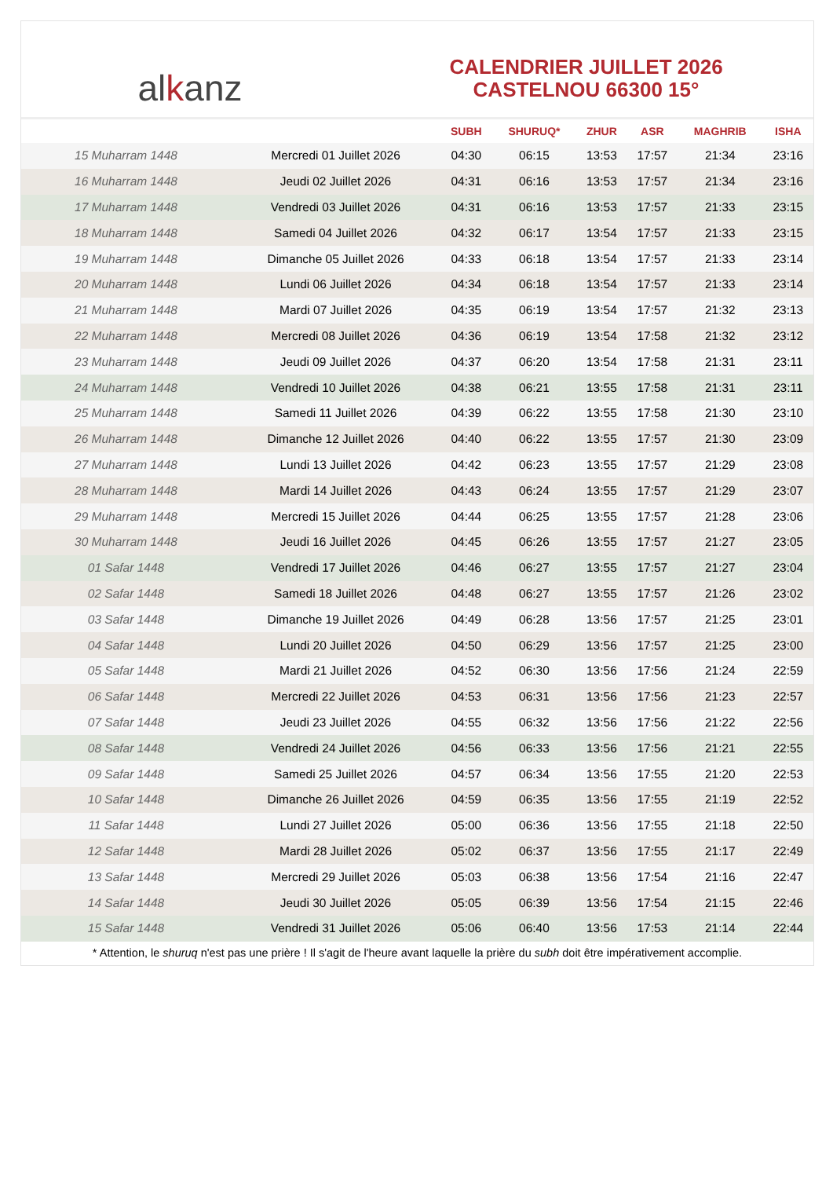alkanz
CALENDRIER JUILLET 2026
CASTELNOU 66300 15°
| | | SUBH | SHURUQ* | ZHUR | ASR | MAGHRIB | ISHA |
| --- | --- | --- | --- | --- | --- | --- | --- |
| 15 Muharram 1448 | Mercredi 01 Juillet 2026 | 04:30 | 06:15 | 13:53 | 17:57 | 21:34 | 23:16 |
| 16 Muharram 1448 | Jeudi 02 Juillet 2026 | 04:31 | 06:16 | 13:53 | 17:57 | 21:34 | 23:16 |
| 17 Muharram 1448 | Vendredi 03 Juillet 2026 | 04:31 | 06:16 | 13:53 | 17:57 | 21:33 | 23:15 |
| 18 Muharram 1448 | Samedi 04 Juillet 2026 | 04:32 | 06:17 | 13:54 | 17:57 | 21:33 | 23:15 |
| 19 Muharram 1448 | Dimanche 05 Juillet 2026 | 04:33 | 06:18 | 13:54 | 17:57 | 21:33 | 23:14 |
| 20 Muharram 1448 | Lundi 06 Juillet 2026 | 04:34 | 06:18 | 13:54 | 17:57 | 21:33 | 23:14 |
| 21 Muharram 1448 | Mardi 07 Juillet 2026 | 04:35 | 06:19 | 13:54 | 17:57 | 21:32 | 23:13 |
| 22 Muharram 1448 | Mercredi 08 Juillet 2026 | 04:36 | 06:19 | 13:54 | 17:58 | 21:32 | 23:12 |
| 23 Muharram 1448 | Jeudi 09 Juillet 2026 | 04:37 | 06:20 | 13:54 | 17:58 | 21:31 | 23:11 |
| 24 Muharram 1448 | Vendredi 10 Juillet 2026 | 04:38 | 06:21 | 13:55 | 17:58 | 21:31 | 23:11 |
| 25 Muharram 1448 | Samedi 11 Juillet 2026 | 04:39 | 06:22 | 13:55 | 17:58 | 21:30 | 23:10 |
| 26 Muharram 1448 | Dimanche 12 Juillet 2026 | 04:40 | 06:22 | 13:55 | 17:57 | 21:30 | 23:09 |
| 27 Muharram 1448 | Lundi 13 Juillet 2026 | 04:42 | 06:23 | 13:55 | 17:57 | 21:29 | 23:08 |
| 28 Muharram 1448 | Mardi 14 Juillet 2026 | 04:43 | 06:24 | 13:55 | 17:57 | 21:29 | 23:07 |
| 29 Muharram 1448 | Mercredi 15 Juillet 2026 | 04:44 | 06:25 | 13:55 | 17:57 | 21:28 | 23:06 |
| 30 Muharram 1448 | Jeudi 16 Juillet 2026 | 04:45 | 06:26 | 13:55 | 17:57 | 21:27 | 23:05 |
| 01 Safar 1448 | Vendredi 17 Juillet 2026 | 04:46 | 06:27 | 13:55 | 17:57 | 21:27 | 23:04 |
| 02 Safar 1448 | Samedi 18 Juillet 2026 | 04:48 | 06:27 | 13:55 | 17:57 | 21:26 | 23:02 |
| 03 Safar 1448 | Dimanche 19 Juillet 2026 | 04:49 | 06:28 | 13:56 | 17:57 | 21:25 | 23:01 |
| 04 Safar 1448 | Lundi 20 Juillet 2026 | 04:50 | 06:29 | 13:56 | 17:57 | 21:25 | 23:00 |
| 05 Safar 1448 | Mardi 21 Juillet 2026 | 04:52 | 06:30 | 13:56 | 17:56 | 21:24 | 22:59 |
| 06 Safar 1448 | Mercredi 22 Juillet 2026 | 04:53 | 06:31 | 13:56 | 17:56 | 21:23 | 22:57 |
| 07 Safar 1448 | Jeudi 23 Juillet 2026 | 04:55 | 06:32 | 13:56 | 17:56 | 21:22 | 22:56 |
| 08 Safar 1448 | Vendredi 24 Juillet 2026 | 04:56 | 06:33 | 13:56 | 17:56 | 21:21 | 22:55 |
| 09 Safar 1448 | Samedi 25 Juillet 2026 | 04:57 | 06:34 | 13:56 | 17:55 | 21:20 | 22:53 |
| 10 Safar 1448 | Dimanche 26 Juillet 2026 | 04:59 | 06:35 | 13:56 | 17:55 | 21:19 | 22:52 |
| 11 Safar 1448 | Lundi 27 Juillet 2026 | 05:00 | 06:36 | 13:56 | 17:55 | 21:18 | 22:50 |
| 12 Safar 1448 | Mardi 28 Juillet 2026 | 05:02 | 06:37 | 13:56 | 17:55 | 21:17 | 22:49 |
| 13 Safar 1448 | Mercredi 29 Juillet 2026 | 05:03 | 06:38 | 13:56 | 17:54 | 21:16 | 22:47 |
| 14 Safar 1448 | Jeudi 30 Juillet 2026 | 05:05 | 06:39 | 13:56 | 17:54 | 21:15 | 22:46 |
| 15 Safar 1448 | Vendredi 31 Juillet 2026 | 05:06 | 06:40 | 13:56 | 17:53 | 21:14 | 22:44 |
* Attention, le shuruq n'est pas une prière ! Il s'agit de l'heure avant laquelle la prière du subh doit être impérativement accomplie.